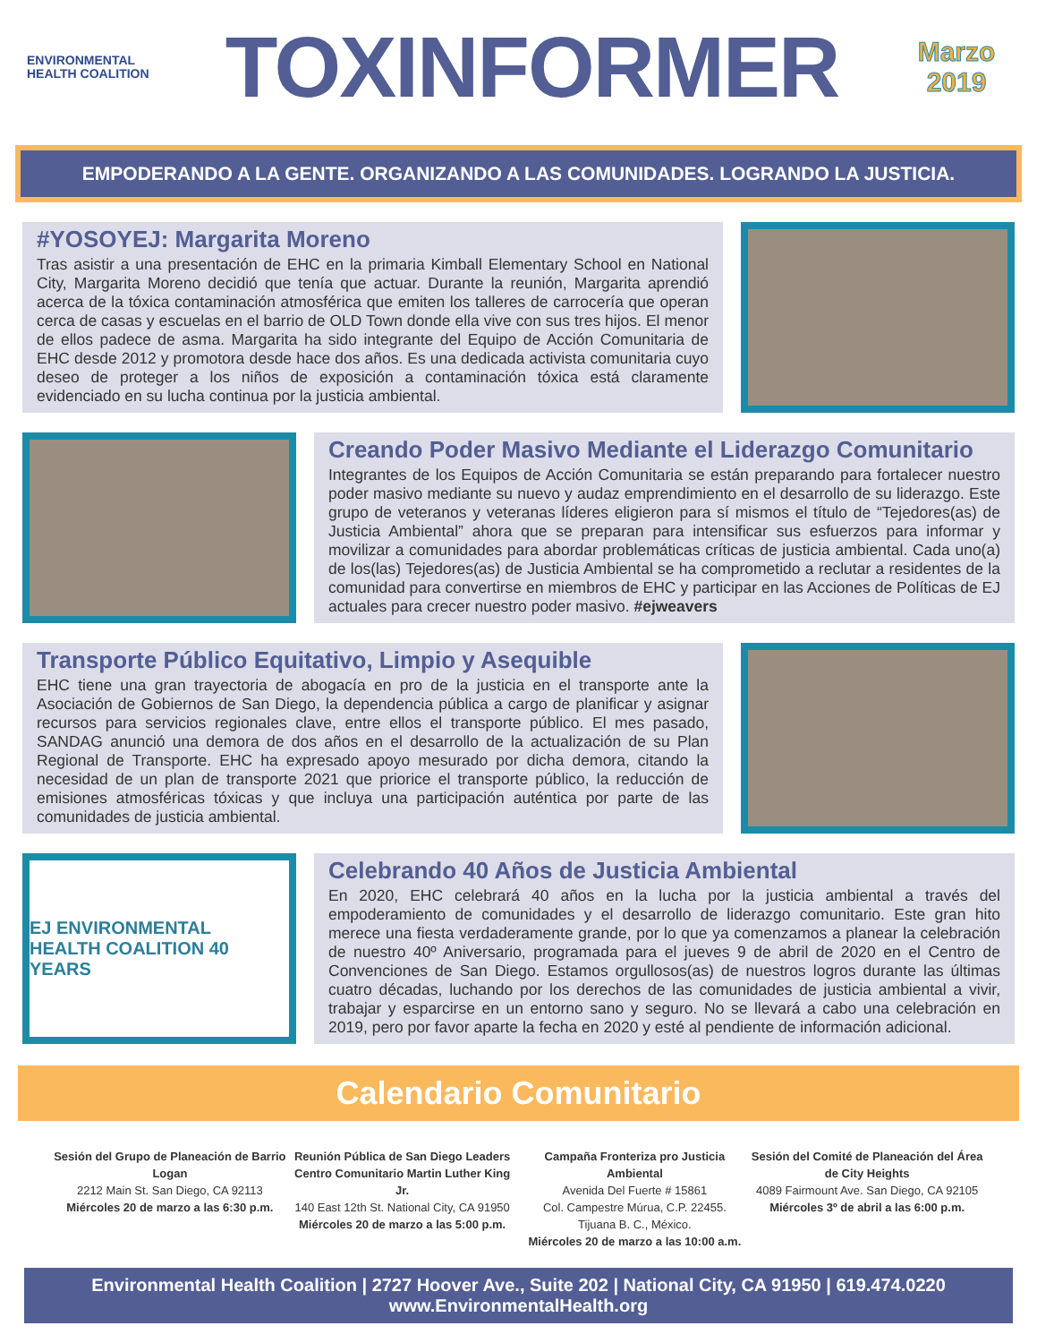ENVIRONMENTAL
HEALTH COALITION
TOXINFORMER
Marzo
2019
EMPODERANDO A LA GENTE. ORGANIZANDO A LAS COMUNIDADES. LOGRANDO LA JUSTICIA.
#YOSOYEJ: Margarita Moreno
Tras asistir a una presentación de EHC en la primaria Kimball Elementary School en National City, Margarita Moreno decidió que tenía que actuar. Durante la reunión, Margarita aprendió acerca de la tóxica contaminación atmosférica que emiten los talleres de carrocería que operan cerca de casas y escuelas en el barrio de OLD Town donde ella vive con sus tres hijos. El menor de ellos padece de asma. Margarita ha sido integrante del Equipo de Acción Comunitaria de EHC desde 2012 y promotora desde hace dos años. Es una dedicada activista comunitaria cuyo deseo de proteger a los niños de exposición a contaminación tóxica está claramente evidenciado en su lucha continua por la justicia ambiental.
Creando Poder Masivo Mediante el Liderazgo Comunitario
Integrantes de los Equipos de Acción Comunitaria se están preparando para fortalecer nuestro poder masivo mediante su nuevo y audaz emprendimiento en el desarrollo de su liderazgo. Este grupo de veteranos y veteranas líderes eligieron para sí mismos el título de “Tejedores(as) de Justicia Ambiental” ahora que se preparan para intensificar sus esfuerzos para informar y movilizar a comunidades para abordar problemáticas críticas de justicia ambiental. Cada uno(a) de los(las) Tejedores(as) de Justicia Ambiental se ha comprometido a reclutar a residentes de la comunidad para convertirse en miembros de EHC y participar en las Acciones de Políticas de EJ actuales para crecer nuestro poder masivo. #ejweavers
Transporte Público Equitativo, Limpio y Asequible
EHC tiene una gran trayectoria de abogacía en pro de la justicia en el transporte ante la Asociación de Gobiernos de San Diego, la dependencia pública a cargo de planificar y asignar recursos para servicios regionales clave, entre ellos el transporte público. El mes pasado, SANDAG anunció una demora de dos años en el desarrollo de la actualización de su Plan Regional de Transporte. EHC ha expresado apoyo mesurado por dicha demora, citando la necesidad de un plan de transporte 2021 que priorice el transporte público, la reducción de emisiones atmosféricas tóxicas y que incluya una participación auténtica por parte de las comunidades de justicia ambiental.
EJ ENVIRONMENTAL
HEALTH COALITION 40 YEARS
Celebrando 40 Años de Justicia Ambiental
En 2020, EHC celebrará 40 años en la lucha por la justicia ambiental a través del empoderamiento de comunidades y el desarrollo de liderazgo comunitario. Este gran hito merece una fiesta verdaderamente grande, por lo que ya comenzamos a planear la celebración de nuestro 40º Aniversario, programada para el jueves 9 de abril de 2020 en el Centro de Convenciones de San Diego. Estamos orgullosos(as) de nuestros logros durante las últimas cuatro décadas, luchando por los derechos de las comunidades de justicia ambiental a vivir, trabajar y esparcirse en un entorno sano y seguro. No se llevará a cabo una celebración en 2019, pero por favor aparte la fecha en 2020 y esté al pendiente de información adicional.
Calendario Comunitario
Sesión del Grupo de Planeación de Barrio Logan
2212 Main St. San Diego, CA 92113
Miércoles 20 de marzo a las 6:30 p.m.
Reunión Pública de San Diego Leaders Centro Comunitario Martin Luther King Jr.
140 East 12th St. National City, CA 91950
Miércoles 20 de marzo a las 5:00 p.m.
Campaña Fronteriza pro Justicia Ambiental
Avenida Del Fuerte # 15861
Col. Campestre Múrua, C.P. 22455.
Tijuana B. C., México.
Miércoles 20 de marzo a las 10:00 a.m.
Sesión del Comité de Planeación del Área de City Heights
4089 Fairmount Ave. San Diego, CA 92105
Miércoles 3º de abril a las 6:00 p.m.
Environmental Health Coalition | 2727 Hoover Ave., Suite 202 | National City, CA 91950 | 619.474.0220
www.EnvironmentalHealth.org